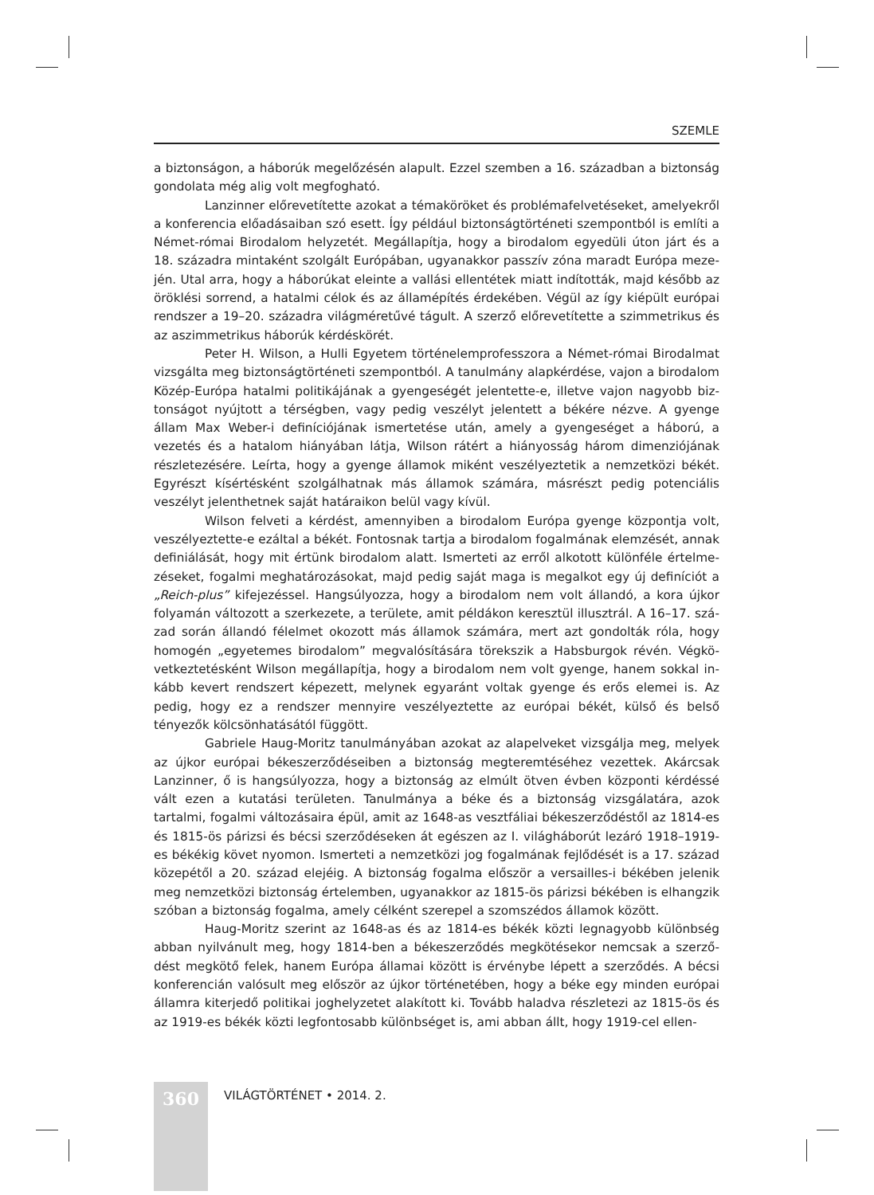SZEMLE
a biztonságon, a háborúk megelőzésén alapult. Ezzel szemben a 16. században a bizton­ság gondolata még alig volt megfogható.
Lanzinner előrevetítette azokat a témaköröket és problémafelvetéseket, amelyekről a konferencia előadásaiban szó esett. Így például biztonságtörténeti szempontból is említi a Német-római Birodalom helyzetét. Megállapítja, hogy a birodalom egyedüli úton járt és a 18. századra mintaként szolgált Európában, ugyanakkor passzív zóna maradt Európa meze­jén. Utal arra, hogy a háborúkat eleinte a vallási ellentétek miatt indították, majd később az öröklési sorrend, a hatalmi célok és az államépítés érdekében. Végül az így kiépült európai rendszer a 19–20. századra világméretűvé tágult. A szerző előrevetítette a szimmetrikus és az aszimmetrikus háborúk kérdéskörét.
Peter H. Wilson, a Hulli Egyetem történelemprofesszora a Német-római Birodalmat vizsgálta meg biztonságtörténeti szempontból. A tanulmány alapkérdése, vajon a birodalom Közép-Európa hatalmi politikájának a gyengeségét jelentette-e, illetve vajon nagyobb biz­tonságot nyújtott a térségben, vagy pedig veszélyt jelentett a békére nézve. A gyenge állam Max Weber-i definíciójának ismertetése után, amely a gyengeséget a háború, a vezetés és a hatalom hiányában látja, Wilson rátért a hiányosság három dimenziójának részletezésére. Leírta, hogy a gyenge államok miként veszélyeztetik a nemzetközi békét. Egyrészt kísértés­ként szolgálhatnak más államok számára, másrészt pedig potenciális veszélyt jelenthetnek saját határaikon belül vagy kívül.
Wilson felveti a kérdést, amennyiben a birodalom Európa gyenge központja volt, veszélyeztette-e ezáltal a békét. Fontosnak tartja a birodalom fogalmának elemzését, annak definiálását, hogy mit értünk birodalom alatt. Ismerteti az erről alkotott különféle értelme­zéseket, fogalmi meghatározásokat, majd pedig saját maga is megalkot egy új definíciót a „Reich-plus” kifejezéssel. Hangsúlyozza, hogy a birodalom nem volt állandó, a kora újkor folyamán változott a szerkezete, a területe, amit példákon keresztül illusztrál. A 16–17. szá­zad során állandó félelmet okozott más államok számára, mert azt gondolták róla, hogy homogén „egyetemes birodalom” megvalósítására törekszik a Habsburgok révén. Végkö­vetkeztetésként Wilson megállapítja, hogy a birodalom nem volt gyenge, hanem sokkal in­kább kevert rendszert képezett, melynek egyaránt voltak gyenge és erős elemei is. Az pedig, hogy ez a rendszer mennyire veszélyeztette az európai békét, külső és belső tényezők kölcsönhatásától függött.
Gabriele Haug-Moritz tanulmányában azokat az alapelveket vizsgálja meg, melyek az újkor európai békeszerződéseiben a biztonság megteremtéséhez vezettek. Akárcsak Lanzinner, ő is hangsúlyozza, hogy a biztonság az elmúlt ötven évben központi kérdéssé vált ezen a kutatási területen. Tanulmánya a béke és a biztonság vizsgálatára, azok tartalmi, fo­galmi változásaira épül, amit az 1648-as vesztfáliai békeszerződéstől az 1814-es és 1815-ös párizsi és bécsi szerződéseken át egészen az I. világháborút lezáró 1918–1919-es békékig követ nyomon. Ismerteti a nemzetközi jog fogalmának fejlődését is a 17. század közepétől a 20. század elejéig. A biztonság fogalma először a versailles-i békében jelenik meg nemzet­közi biztonság értelemben, ugyanakkor az 1815-ös párizsi békében is elhangzik szóban a biztonság fogalma, amely célként szerepel a szomszédos államok között.
Haug-Moritz szerint az 1648-as és az 1814-es békék közti legnagyobb különbség abban nyilvánult meg, hogy 1814-ben a békeszerződés megkötésekor nemcsak a szerző­dést megkötő felek, hanem Európa államai között is érvénybe lépett a szerződés. A bécsi konferencián valósult meg először az újkor történetében, hogy a béke egy minden európai államra kiterjedő politikai joghelyzetet alakított ki. Tovább haladva részletezi az 1815-ös és az 1919-es békék közti legfontosabb különbséget is, ami abban állt, hogy 1919-cel ellen-
360
VILÁGTÖRTÉNET • 2014. 2.